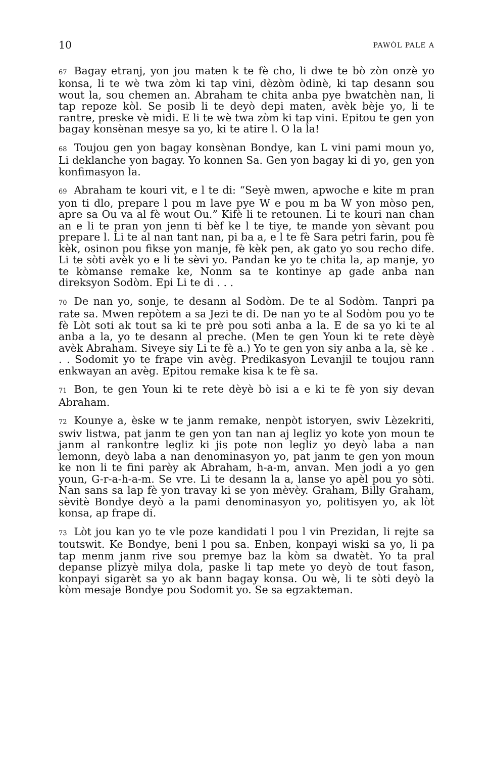10 PAWÒL PALE A
67 Bagay etranj, yon jou maten k te fè cho, li dwe te bò zòn onzè yo konsa, li te wè twa zòm ki tap vini, dèzòm òdinè, ki tap desann sou wout la, sou chemen an. Abraham te chita anba pye bwatchèn nan, li tap repoze kòl. Se posib li te deyò depi maten, avèk bèje yo, li te rantre, preske vè midi. E li te wè twa zòm ki tap vini. Epitou te gen yon bagay konsènan mesye sa yo, ki te atire l. O la la!
68 Toujou gen yon bagay konsènan Bondye, kan L vini pami moun yo, Li deklanche yon bagay. Yo konnen Sa. Gen yon bagay ki di yo, gen yon konfimasyon la.
69 Abraham te kouri vit, e l te di: “Seyè mwen, apwoche e kite m pran yon ti dlo, prepare l pou m lave pye W e pou m ba W yon mòso pen, apre sa Ou va al fè wout Ou.” Kifè li te retounen. Li te kouri nan chan an e li te pran yon jenn ti bèf ke l te tiye, te mande yon sèvant pou prepare l. Li te al nan tant nan, pi ba a, e l te fè Sara petri farin, pou fè kèk, osinon pou fikse yon manje, fè kèk pen, ak gato yo sou recho dife. Li te sòti avèk yo e li te sèvi yo. Pandan ke yo te chita la, ap manje, yo te kòmanse remake ke, Nonm sa te kontinye ap gade anba nan direksyon Sodòm. Epi Li te di . . .
70 De nan yo, sonje, te desann al Sodòm. De te al Sodòm. Tanpri pa rate sa. Mwen repòtem a sa Jezi te di. De nan yo te al Sodòm pou yo te fè Lòt soti ak tout sa ki te prè pou soti anba a la. E de sa yo ki te al anba a la, yo te desann al preche. (Men te gen Youn ki te rete dèyè avèk Abraham. Siveye siy Li te fè a.) Yo te gen yon siy anba a la, sè ke . . . Sodomit yo te frape vin avèg. Predikasyon Levanjil te toujou rann enkwayan an avèg. Epitou remake kisa k te fè sa.
71 Bon, te gen Youn ki te rete dèyè bò isi a e ki te fè yon siy devan Abraham.
72 Kounye a, èske w te janm remake, nenpòt istoryen, swiv Lèzekriti, swiv listwa, pat janm te gen yon tan nan aj legliz yo kote yon moun te janm al rankontre legliz ki jis pote non legliz yo deyò laba a nan lemonn, deyò laba a nan denominasyon yo, pat janm te gen yon moun ke non li te fini parèy ak Abraham, h-a-m, anvan. Men jodi a yo gen youn, G-r-a-h-a-m. Se vre. Li te desann la a, lanse yo apèl pou yo sòti. Nan sans sa lap fè yon travay ki se yon mèvèy. Graham, Billy Graham, sèvitè Bondye deyò a la pami denominasyon yo, politisyen yo, ak lòt konsa, ap frape di.
73 Lòt jou kan yo te vle poze kandidati l pou l vin Prezidan, li rejte sa toutswit. Ke Bondye, beni l pou sa. Enben, konpayi wiski sa yo, li pa tap menm janm rive sou premye baz la kòm sa dwatèt. Yo ta pral depanse plizyè milya dola, paske li tap mete yo deyò de tout fason, konpayi sigarèt sa yo ak bann bagay konsa. Ou wè, li te sòti deyò la kòm mesaje Bondye pou Sodomit yo. Se sa egzakteman.